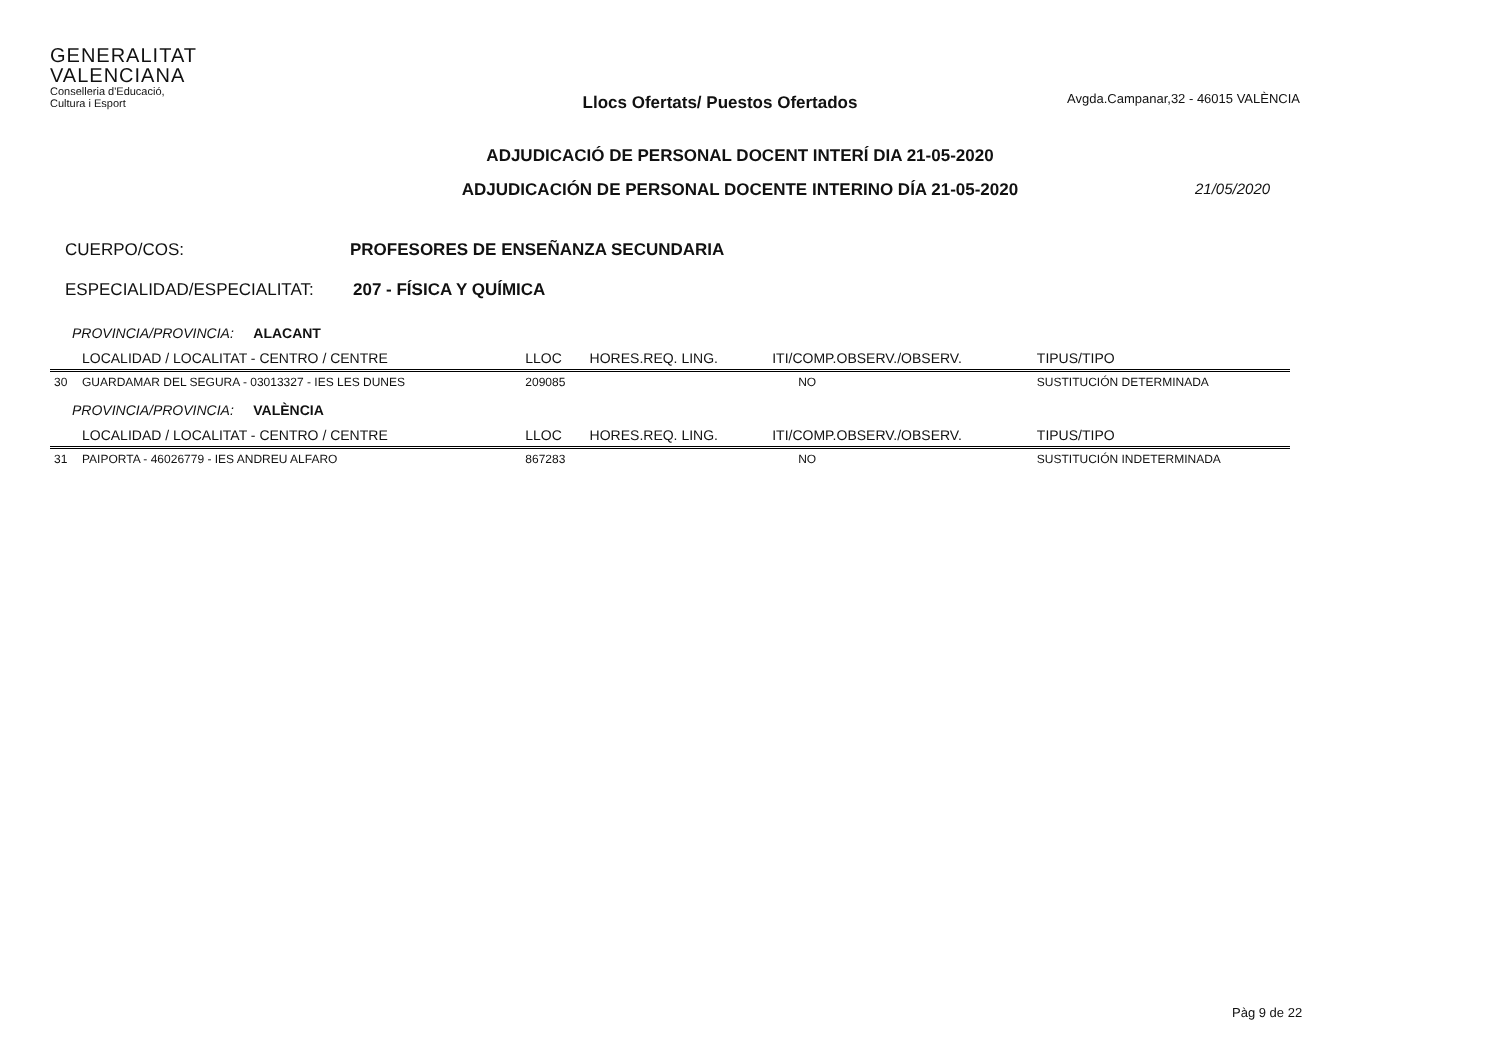GENERALITAT
VALENCIANA
Conselleria d'Educació,
Cultura i Esport
Llocs Ofertats/ Puestos Ofertados
Avgda.Campanar,32 - 46015 VALÈNCIA
ADJUDICACIÓ DE PERSONAL DOCENT INTERÍ DIA 21-05-2020
ADJUDICACIÓN DE PERSONAL DOCENTE INTERINO DÍA 21-05-2020
21/05/2020
CUERPO/COS: PROFESORES DE ENSEÑANZA SECUNDARIA
ESPECIALIDAD/ESPECIALITAT: 207 - FÍSICA Y QUÍMICA
| PROVINCIA/PROVINCIA: ALACANT | | | | | |
| | LOCALIDAD / LOCALITAT - CENTRO / CENTRE | LLOC | HORES.REQ. LING. | ITI/COMP.OBSERV./OBSERV. | TIPUS/TIPO |
| 30 | GUARDAMAR DEL SEGURA - 03013327 - IES LES DUNES | 209085 | | NO | SUSTITUCIÓN DETERMINADA |
| PROVINCIA/PROVINCIA: VALÈNCIA | | | | | |
| | LOCALIDAD / LOCALITAT - CENTRO / CENTRE | LLOC | HORES.REQ. LING. | ITI/COMP.OBSERV./OBSERV. | TIPUS/TIPO |
| 31 | PAIPORTA - 46026779 - IES ANDREU ALFARO | 867283 | | NO | SUSTITUCIÓN INDETERMINADA |
Pàg 9 de 22